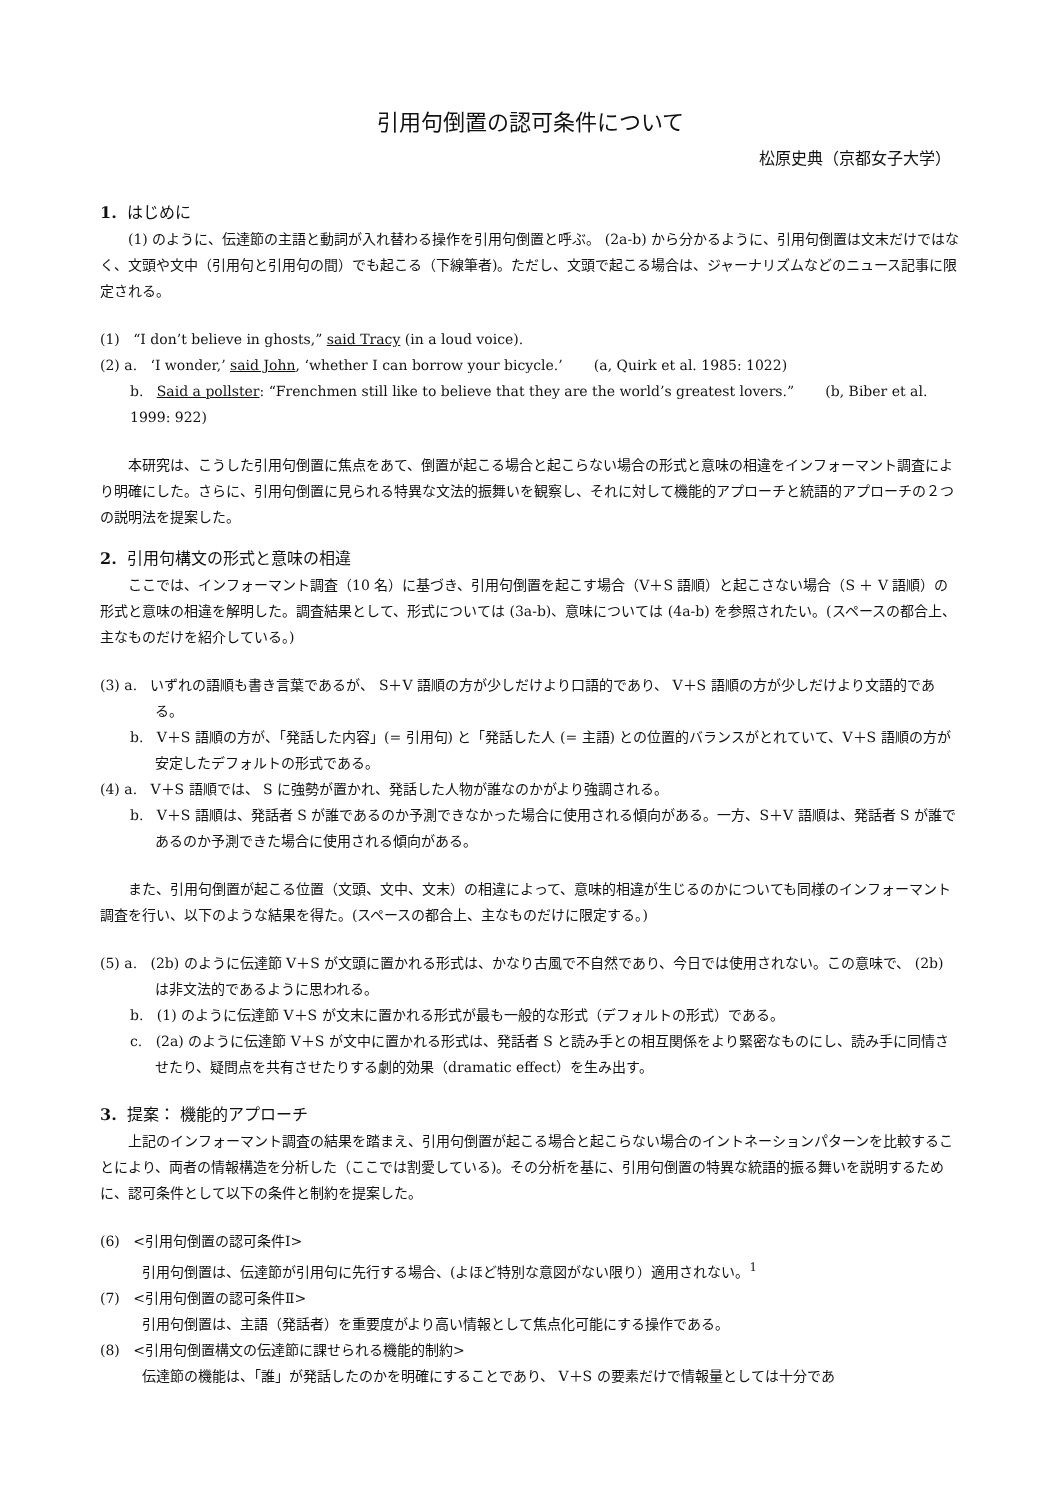引用句倒置の認可条件について
松原史典（京都女子大学）
1. はじめに
(1) のように、伝達節の主語と動詞が入れ替わる操作を引用句倒置と呼ぶ。 (2a-b) から分かるように、引用句倒置は文末だけではなく、文頭や文中（引用句と引用句の間）でも起こる（下線筆者)。ただし、文頭で起こる場合は、ジャーナリズムなどのニュース記事に限定される。
(1) “I don’t believe in ghosts,” said Tracy (in a loud voice).
(2) a. ‘I wonder,’ said John, ‘whether I can borrow your bicycle.’ (a, Quirk et al. 1985: 1022)
b. Said a pollster: “Frenchmen still like to believe that they are the world’s greatest lovers.” (b, Biber et al. 1999: 922)
本研究は、こうした引用句倒置に焦点をあて、倒置が起こる場合と起こらない場合の形式と意味の相違をインフォーマント調査により明確にした。さらに、引用句倒置に見られる特異な文法的振舞いを観察し、それに対して機能的アプローチと統語的アプローチの２つの説明法を提案した。
2. 引用句構文の形式と意味の相違
ここでは、インフォーマント調査（10 名）に基づき、引用句倒置を起こす場合（V＋S 語順）と起こさない場合（S ＋ V 語順）の形式と意味の相違を解明した。調査結果として、形式については (3a-b)、意味については (4a-b) を参照されたい。(スペースの都合上、主なものだけを紹介している。)
(3) a. いずれの語順も書き言葉であるが、 S＋V 語順の方が少しだけより口語的であり、 V＋S 語順の方が少しだけより文語的である。
b. V＋S 語順の方が、「発話した内容」(= 引用句) と「発話した人 (= 主語) との位置的バランスがとれていて、V＋S 語順の方が安定したデフォルトの形式である。
(4) a. V＋S 語順では、 S に強勢が置かれ、発話した人物が誰なのかがより強調される。
b. V＋S 語順は、発話者 S が誰であるのか予測できなかった場合に使用される傾向がある。一方、S＋V 語順は、発話者 S が誰であるのか予測できた場合に使用される傾向がある。
また、引用句倒置が起こる位置（文頭、文中、文末）の相違によって、意味的相違が生じるのかについても同様のインフォーマント調査を行い、以下のような結果を得た。(スペースの都合上、主なものだけに限定する。)
(5) a. (2b) のように伝達節 V＋S が文頭に置かれる形式は、かなり古風で不自然であり、今日では使用されない。この意味で、 (2b) は非文法的であるように思われる。
b. (1) のように伝達節 V＋S が文末に置かれる形式が最も一般的な形式（デフォルトの形式）である。
c. (2a) のように伝達節 V＋S が文中に置かれる形式は、発話者 S と読み手との相互関係をより緊密なものにし、読み手に同情させたり、疑問点を共有させたりする劇的効果（dramatic effect）を生み出す。
3. 提案： 機能的アプローチ
上記のインフォーマント調査の結果を踏まえ、引用句倒置が起こる場合と起こらない場合のイントネーションパターンを比較することにより、両者の情報構造を分析した（ここでは割愛している)。その分析を基に、引用句倒置の特異な統語的振る舞いを説明するために、認可条件として以下の条件と制約を提案した。
(6) <引用句倒置の認可条件Ⅰ>
引用句倒置は、伝達節が引用句に先行する場合、(よほど特別な意図がない限り）適用されない。<sup>1</sup>
(7) <引用句倒置の認可条件Ⅱ>
引用句倒置は、主語（発話者）を重要度がより高い情報として焦点化可能にする操作である。
(8) <引用句倒置構文の伝達節に課せられる機能的制約>
伝達節の機能は、「誰」が発話したのかを明確にすることであり、 V＋S の要素だけで情報量としては十分であ